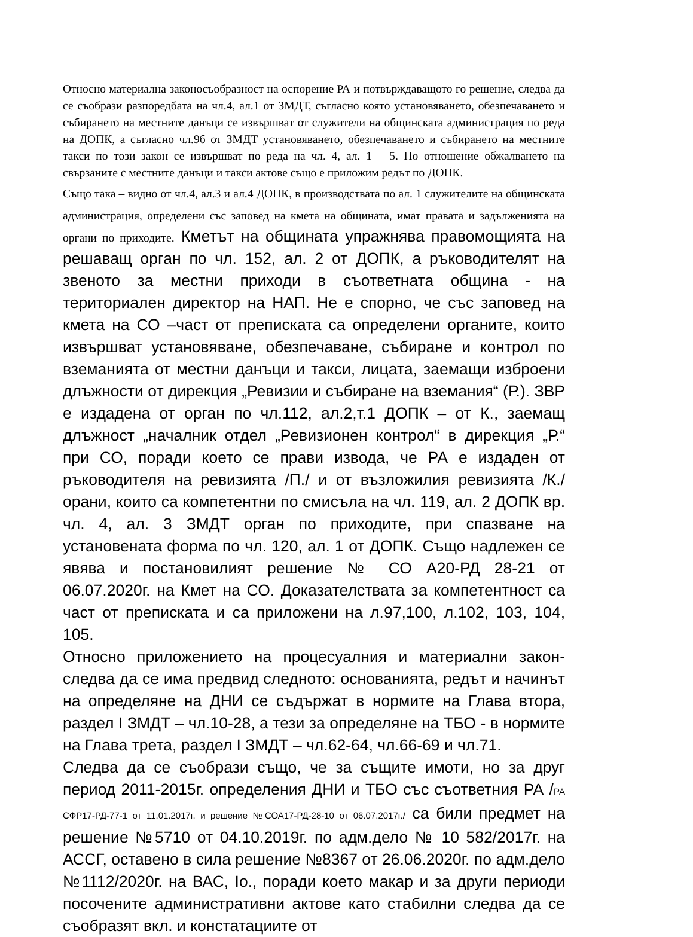Относно материална законосъобразност на оспорение РА и потвърждаващото го решение, следва да се съобрази разпоредбата на чл.4, ал.1 от ЗМДТ, съгласно която установяването, обезпечаването и събирането на местните данъци се извършват от служители на общинската администрация по реда на ДОПК, а съгласно чл.9б от ЗМДТ установяването, обезпечаването и събирането на местните такси по този закон се извършват по реда на чл. 4, ал. 1 – 5. По отношение обжалването на свързаните с местните данъци и такси актове също е приложим редът по ДОПК.
Също така – видно от чл.4, ал.3 и ал.4 ДОПК, в производствата по ал. 1 служителите на общинската администрация, определени със заповед на кмета на общината, имат правата и задълженията на органи по приходите. Кметът на общината упражнява правомощията на решаващ орган по чл. 152, ал. 2 от ДОПК, а ръководителят на звеното за местни приходи в съответната община - на териториален директор на НАП. Не е спорно, че със заповед на кмета на СО –част от преписката са определени органите, които извършват установяване, обезпечаване, събиране и контрол по вземанията от местни данъци и такси, лицата, заемащи изброени длъжности от дирекция „Ревизии и събиране на вземания“ (Р.). ЗВР е издадена от орган по чл.112, ал.2,т.1 ДОПК – от К., заемащ длъжност „началник отдел „Ревизионен контрол“ в дирекция „Р.“ при СО, поради което се прави извода, че РА е издаден от ръководителя на ревизията /П./ и от възложилия ревизията /К./ орани, които са компетентни по смисъла на чл. 119, ал. 2 ДОПК вр. чл. 4, ал. 3 ЗМДТ орган по приходите, при спазване на установената форма по чл. 120, ал. 1 от ДОПК. Също надлежен се явява и постановилият решение № СО А20-РД 28-21 от 06.07.2020г. на Кмет на СО. Доказателствата за компетентност са част от преписката и са приложени на л.97,100, л.102, 103, 104, 105.
Относно приложението на процесуалния и материални закон- следва да се има предвид следното: основанията, редът и начинът на определяне на ДНИ се съдържат в нормите на Глава втора, раздел I ЗМДТ – чл.10-28, а тези за определяне на ТБО - в нормите на Глава трета, раздел I ЗМДТ – чл.62-64, чл.66-69 и чл.71.
Следва да се съобрази също, че за същите имоти, но за друг период 2011-2015г. определения ДНИ и ТБО със съответния РА /РА СФР17-РД-77-1 от 11.01.2017г. и решение №СОА17-РД-28-10 от 06.07.2017г./ са били предмет на решение №5710 от 04.10.2019г. по адм.дело № 10 582/2017г. на АССГ, оставено в сила решение №8367 от 26.06.2020г. по адм.дело №1112/2020г. на ВАС, Iо., поради което макар и за други периоди посочените административни актове като стабилни следва да се съобразят вкл. и констатациите от